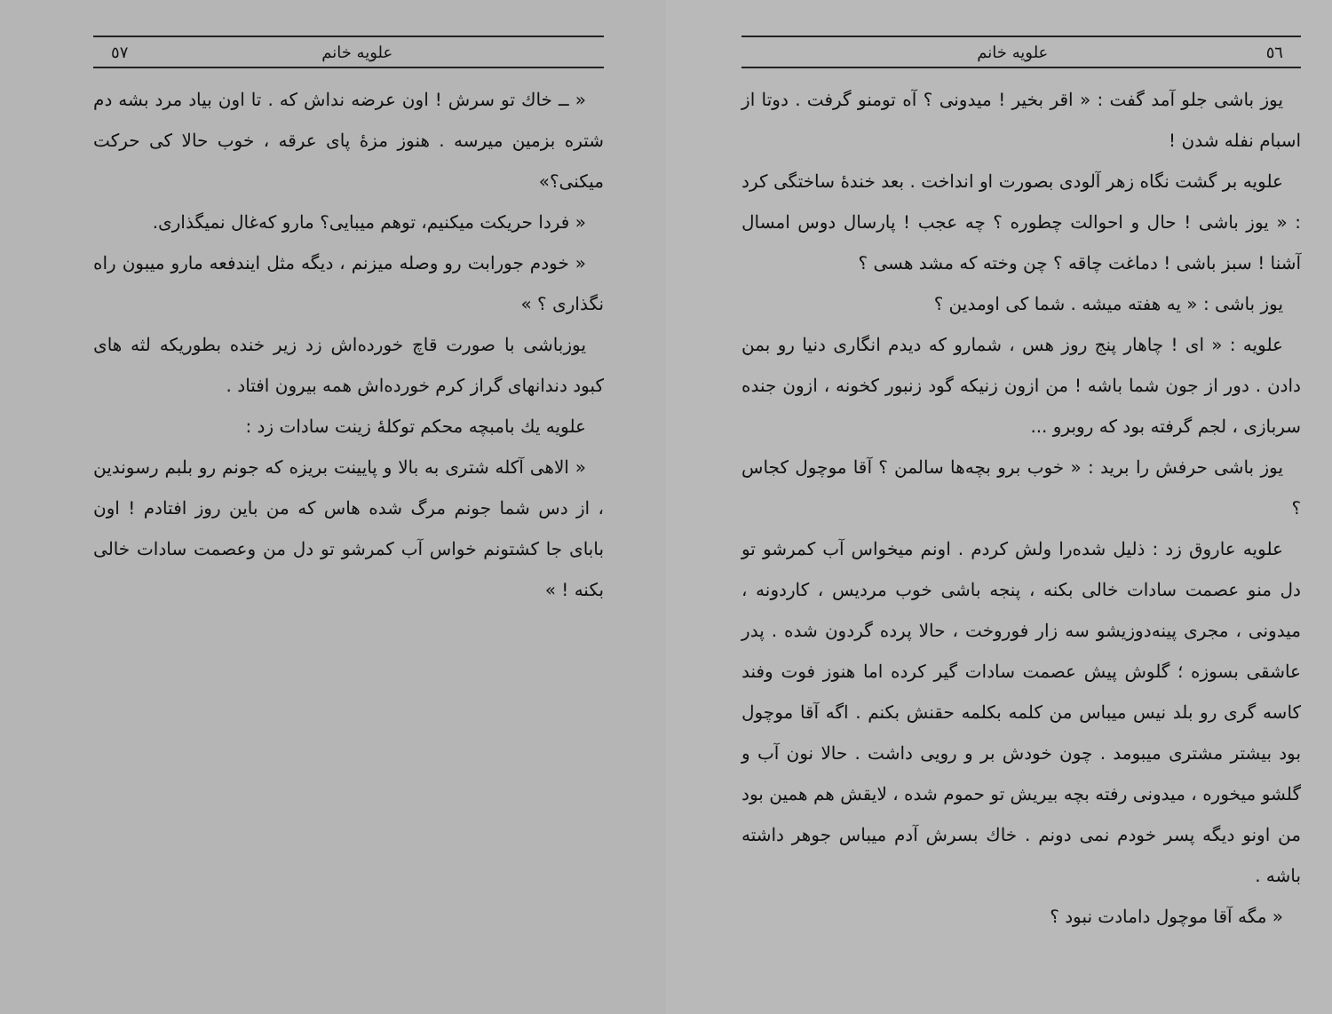٥٦ علویه خانم
یوز باشی جلو آمد گفت : « اقر بخیر ! میدونی ؟ آه تومنو گرفت . دوتا از اسبام نفله شدن !
علویه بر گشت نگاه زهر آلودی بصورت او انداخت . بعد خندهٔ ساختگی کرد : « یوز باشی ! حال و احوالت چطوره ؟ چه عجب ! پارسال دوس امسال آشنا ! سبز باشی ! دماغت چاقه ؟ چن وخته که مشد هسی ؟
یوز باشی : « یه هفته میشه . شما کی اومدین ؟
علویه : « ای ! چاهار پنج روز هس ، شمارو که دیدم انگاری دنیا رو بمن دادن . دور از جون شما باشه ! من ازون زنیکه گود زنبور کخونه ، ازون جنده سربازی ، لجم گرفته بود که روبرو ...
یوز باشی حرفش را برید : « خوب برو بچه‌ها سالمن ؟ آقا موچول کجاس ؟
علویه عاروق زد : ذلیل شده‌را ولش کردم . اونم میخواس آب کمرشو تو دل منو عصمت سادات خالی بکنه ، پنجه باشی خوب مردیس ، کاردونه ، میدونی ، مجری پینه‌دوزیشو سه زار فوروخت ، حالا پرده گردون شده . پدر عاشقی بسوزه ؛ گلوش پیش عصمت سادات گیر کرده اما هنوز فوت وفند کاسه گری رو بلد نیس میباس من کلمه بکلمه حقنش بکنم . اگه آقا موچول بود بیشتر مشتری میبومد . چون خودش بر و رویی داشت . حالا نون آب و گلشو میخوره ، میدونی رفته بچه بیریش تو حموم شده ، لایقش هم همین بود من اونو دیگه پسر خودم نمی دونم . خاك بسرش آدم میباس جوهر داشته باشه .
« مگه آقا موچول دامادت نبود ؟
علویه خانم ٥٧
« ــ خاك تو سرش ! اون عرضه نداش که . تا اون بیاد مرد بشه دم شتره بزمین میرسه . هنوز مزهٔ پای عرقه ، خوب حالا کی حرکت میکنی؟»
« فردا حریکت میکنیم، توهم میبایی؟ مارو که‌غال نمیگذاری.
« خودم جورابت رو وصله میزنم ، دیگه مثل ایندفعه مارو میبون راه نگذاری ؟ »
یوزباشی با صورت قاچ خورده‌اش زد زیر خنده بطوریکه لثه های کبود دندانهای گراز کرم خورده‌اش همه بیرون افتاد .
علویه یك بامبچه محکم توکلهٔ زینت سادات زد :
« الاهی آکله شتری به بالا و پایینت بریزه که جونم رو بلبم رسوندین ، از دس شما جونم مرگ شده هاس که من باین روز افتادم ! اون بابای جا کشتونم خواس آب کمرشو تو دل من وعصمت سادات خالی بکنه ! »